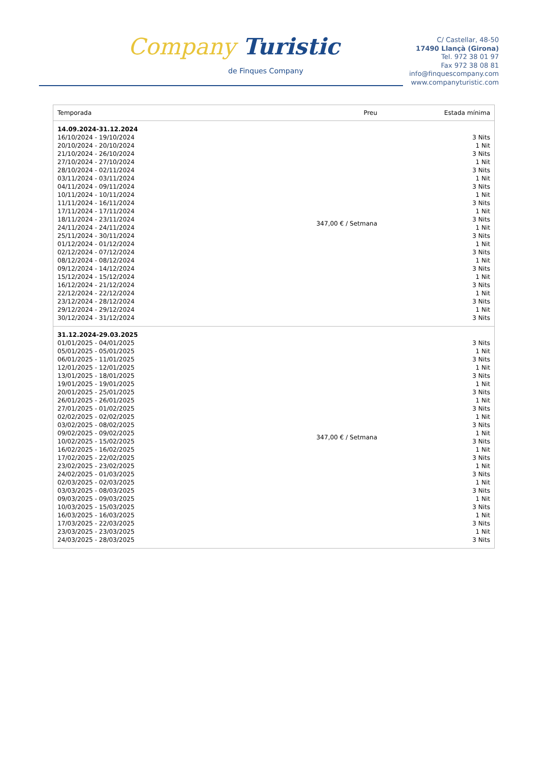Company Turistic
de Finques Company
C/ Castellar, 48-50
17490 Llançà (Girona)
Tel. 972 38 01 97
Fax 972 38 08 81
info@finquescompany.com
www.companyturistic.com
| Temporada | Preu | Estada mínima |
| --- | --- | --- |
| 14.09.2024-31.12.2024 16/10/2024 - 19/10/2024 20/10/2024 - 20/10/2024 21/10/2024 - 26/10/2024 27/10/2024 - 27/10/2024 28/10/2024 - 02/11/2024 03/11/2024 - 03/11/2024 04/11/2024 - 09/11/2024 10/11/2024 - 10/11/2024 11/11/2024 - 16/11/2024 17/11/2024 - 17/11/2024 18/11/2024 - 23/11/2024 24/11/2024 - 24/11/2024 25/11/2024 - 30/11/2024 01/12/2024 - 01/12/2024 02/12/2024 - 07/12/2024 08/12/2024 - 08/12/2024 09/12/2024 - 14/12/2024 15/12/2024 - 15/12/2024 16/12/2024 - 21/12/2024 22/12/2024 - 22/12/2024 23/12/2024 - 28/12/2024 29/12/2024 - 29/12/2024 30/12/2024 - 31/12/2024 | 347,00 € / Setmana | 3 Nits 1 Nit 3 Nits 1 Nit 3 Nits 1 Nit 3 Nits 1 Nit 3 Nits 1 Nit 3 Nits 1 Nit 3 Nits 1 Nit 3 Nits 1 Nit 3 Nits 1 Nit 3 Nits 1 Nit 3 Nits 1 Nit 3 Nits |
| 31.12.2024-29.03.2025 01/01/2025 - 04/01/2025 05/01/2025 - 05/01/2025 06/01/2025 - 11/01/2025 12/01/2025 - 12/01/2025 13/01/2025 - 18/01/2025 19/01/2025 - 19/01/2025 20/01/2025 - 25/01/2025 26/01/2025 - 26/01/2025 27/01/2025 - 01/02/2025 02/02/2025 - 02/02/2025 03/02/2025 - 08/02/2025 09/02/2025 - 09/02/2025 10/02/2025 - 15/02/2025 16/02/2025 - 16/02/2025 17/02/2025 - 22/02/2025 23/02/2025 - 23/02/2025 24/02/2025 - 01/03/2025 02/03/2025 - 02/03/2025 03/03/2025 - 08/03/2025 09/03/2025 - 09/03/2025 10/03/2025 - 15/03/2025 16/03/2025 - 16/03/2025 17/03/2025 - 22/03/2025 23/03/2025 - 23/03/2025 24/03/2025 - 28/03/2025 | 347,00 € / Setmana | 3 Nits 1 Nit 3 Nits 1 Nit 3 Nits 1 Nit 3 Nits 1 Nit 3 Nits 1 Nit 3 Nits 1 Nit 3 Nits 1 Nit 3 Nits 1 Nit 3 Nits 1 Nit 3 Nits 1 Nit 3 Nits 1 Nit 3 Nits 1 Nit 3 Nits |